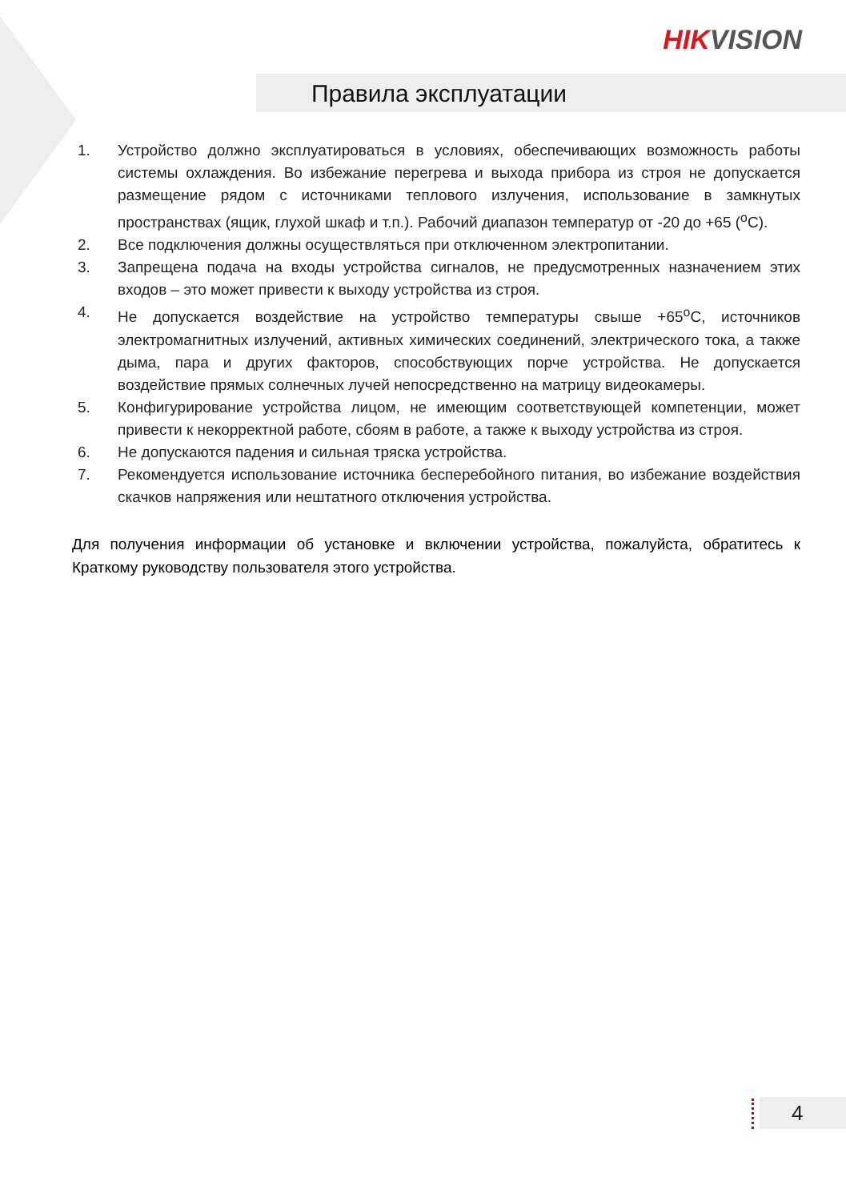HIKVISION
Правила эксплуатации
1. Устройство должно эксплуатироваться в условиях, обеспечивающих возможность работы системы охлаждения. Во избежание перегрева и выхода прибора из строя не допускается размещение рядом с источниками теплового излучения, использование в замкнутых пространствах (ящик, глухой шкаф и т.п.). Рабочий диапазон температур от -20 до +65 (<sup>o</sup>C).
2. Все подключения должны осуществляться при отключенном электропитании.
3. Запрещена подача на входы устройства сигналов, не предусмотренных назначением этих входов – это может привести к выходу устройства из строя.
4. Не допускается воздействие на устройство температуры свыше +65<sup>o</sup>C, источников электромагнитных излучений, активных химических соединений, электрического тока, а также дыма, пара и других факторов, способствующих порче устройства. Не допускается воздействие прямых солнечных лучей непосредственно на матрицу видеокамеры.
5. Конфигурирование устройства лицом, не имеющим соответствующей компетенции, может привести к некорректной работе, сбоям в работе, а также к выходу устройства из строя.
6. Не допускаются падения и сильная тряска устройства.
7. Рекомендуется использование источника бесперебойного питания, во избежание воздействия скачков напряжения или нештатного отключения устройства.
Для получения информации об установке и включении устройства, пожалуйста, обратитесь к Краткому руководству пользователя этого устройства.
4